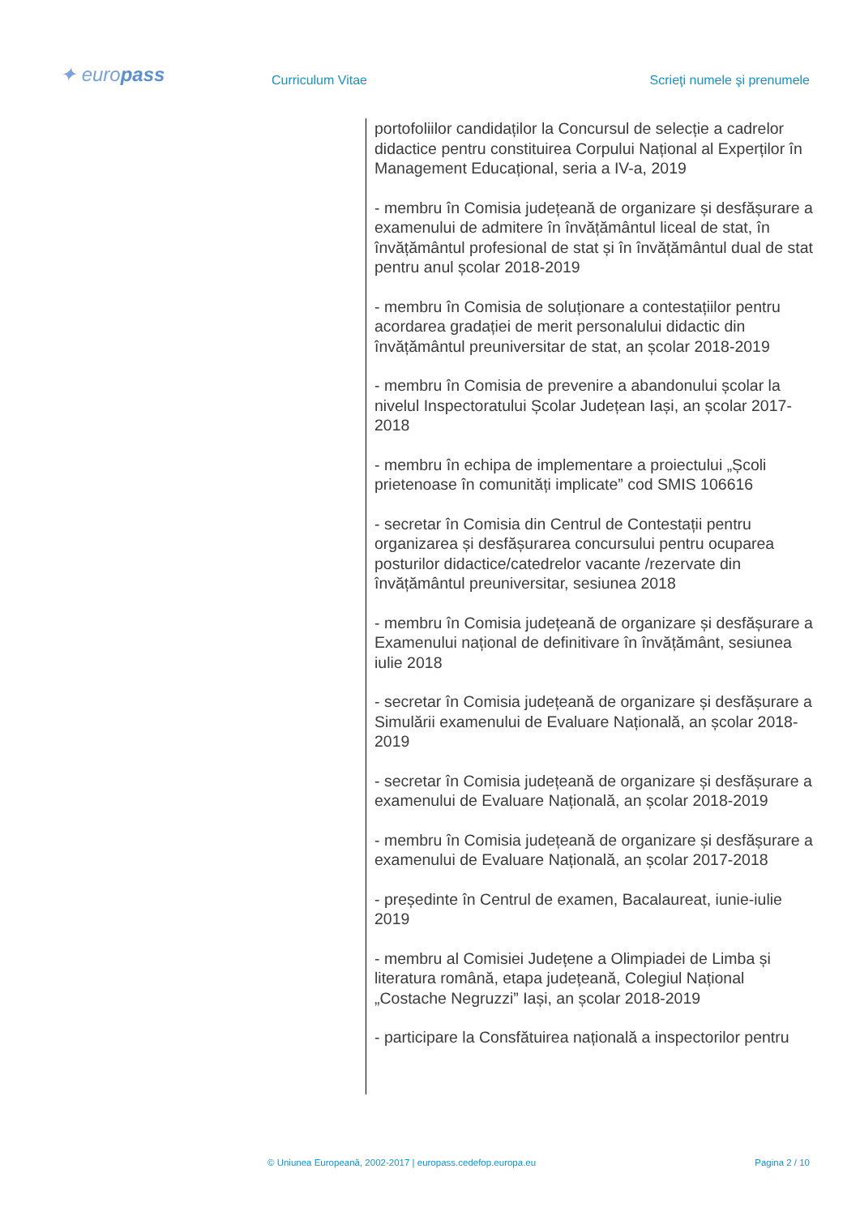✦ europass Curriculum Vitae Scrieţi numele şi prenumele
portofoliilor candidaților la Concursul de selecție a cadrelor didactice pentru constituirea Corpului Național al Experților în Management Educațional, seria a IV-a, 2019
- membru în Comisia județeană de organizare și desfășurare a examenului de admitere în învățământul liceal de stat, în învățământul profesional de stat și în învățământul dual de stat pentru anul școlar 2018-2019
- membru în Comisia de soluționare a contestațiilor pentru acordarea gradației de merit personalului didactic din învățământul preuniversitar de stat, an școlar 2018-2019
- membru în Comisia de prevenire a abandonului școlar la nivelul Inspectoratului Școlar Județean Iași, an școlar 2017-2018
- membru în echipa de implementare a proiectului „Școli prietenoase în comunități implicate” cod SMIS 106616
- secretar în Comisia din Centrul de Contestații pentru organizarea și desfășurarea concursului pentru ocuparea posturilor didactice/catedrelor vacante /rezervate din învățământul preuniversitar, sesiunea 2018
- membru în Comisia județeană de organizare și desfășurare a Examenului național de definitivare în învățământ, sesiunea iulie 2018
- secretar în Comisia județeană de organizare și desfășurare a Simulării examenului de Evaluare Națională, an școlar 2018-2019
- secretar în Comisia județeană de organizare și desfășurare a examenului de Evaluare Națională, an școlar 2018-2019
- membru în Comisia județeană de organizare și desfășurare a examenului de Evaluare Națională, an școlar 2017-2018
- președinte în Centrul de examen, Bacalaureat, iunie-iulie 2019
- membru al Comisiei Județene a Olimpiadei de Limba și literatura română, etapa județeană, Colegiul Național „Costache Negruzzi” Iași, an școlar 2018-2019
- participare la Consfătuirea națională a inspectorilor pentru
© Uniunea Europeană, 2002-2017 | europass.cedefop.europa.eu Pagina 2 / 10